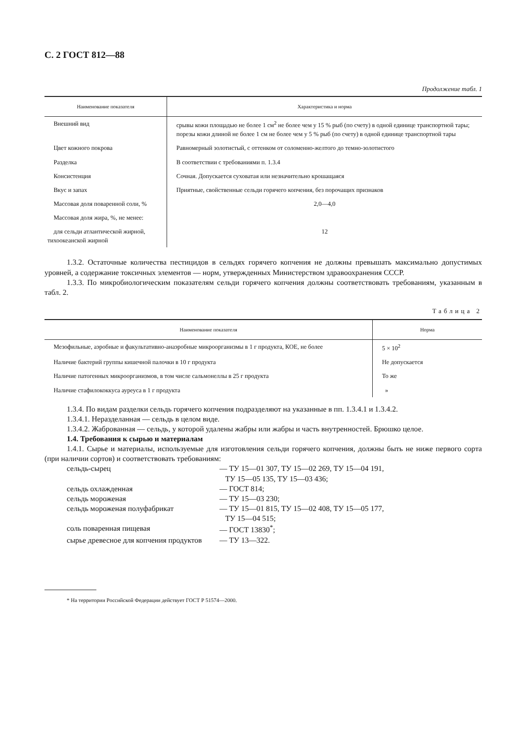С. 2 ГОСТ 812—88
Продолжение табл. 1
| Наименование показателя | Характеристика и норма |
| --- | --- |
| Внешний вид | срывы кожи площадью не более 1 см<sup>2</sup> не более чем у 15 % рыб (по счету) в одной единице транспортной тары; порезы кожи длиной не более 1 см не более чем у 5 % рыб (по счету) в одной единице транспортной тары |
| Цвет кожного покрова | Равномерный золотистый, с оттенком от соломенно-желтого до темно-золотистого |
| Разделка | В соответствии с требованиями п. 1.3.4 |
| Консистенция | Сочная. Допускается суховатая или незначительно крошащаяся |
| Вкус и запах | Приятные, свойственные сельди горячего копчения, без порочащих признаков |
| Массовая доля поваренной соли, % | 2,0—4,0 |
| Массовая доля жира, %, не менее: | |
| для сельди атлантической жирной, тихоокеанской жирной | 12 |
1.3.2. Остаточные количества пестицидов в сельдях горячего копчения не должны превышать максимально допустимых уровней, а содержание токсичных элементов — норм, утвержденных Министерством здравоохранения СССР.
1.3.3. По микробиологическим показателям сельди горячего копчения должны соответствовать требованиям, указанным в табл. 2.
Таблица 2
| Наименование показателя | Норма |
| --- | --- |
| Мезофильные, аэробные и факультативно-анаэробные микроорганизмы в 1 г продукта, КОЕ, не более | 5 × 10<sup>2</sup> |
| Наличие бактерий группы кишечной палочки в 10 г продукта | Не допускается |
| Наличие патогенных микроорганизмов, в том числе сальмонеллы в 25 г продукта | То же |
| Наличие стафилококкуса ауреуса в 1 г продукта | » |
1.3.4. По видам разделки сельдь горячего копчения подразделяют на указанные в пп. 1.3.4.1 и 1.3.4.2.
1.3.4.1. Неразделанная — сельдь в целом виде.
1.3.4.2. Жаброванная — сельдь, у которой удалены жабры или жабры и часть внутренностей. Брюшко целое.
1.4. Требования к сырью и материалам
1.4.1. Сырье и материалы, используемые для изготовления сельди горячего копчения, должны быть не ниже первого сорта (при наличии сортов) и соответствовать требованиям:
| сельдь-сырец | — ТУ 15—01 307, ТУ 15—02 269, ТУ 15—04 191, ТУ 15—05 135, ТУ 15—03 436; |
| сельдь охлажденная | — ГОСТ 814; |
| сельдь мороженая | — ТУ 15—03 230; |
| сельдь мороженая полуфабрикат | — ТУ 15—01 815, ТУ 15—02 408, ТУ 15—05 177, ТУ 15—04 515; |
| соль поваренная пищевая | — ГОСТ 13830<sup>*</sup>; |
| сырье древесное для копчения продуктов | — ТУ 13—322. |
* На территории Российской Федерации действует ГОСТ Р 51574—2000.